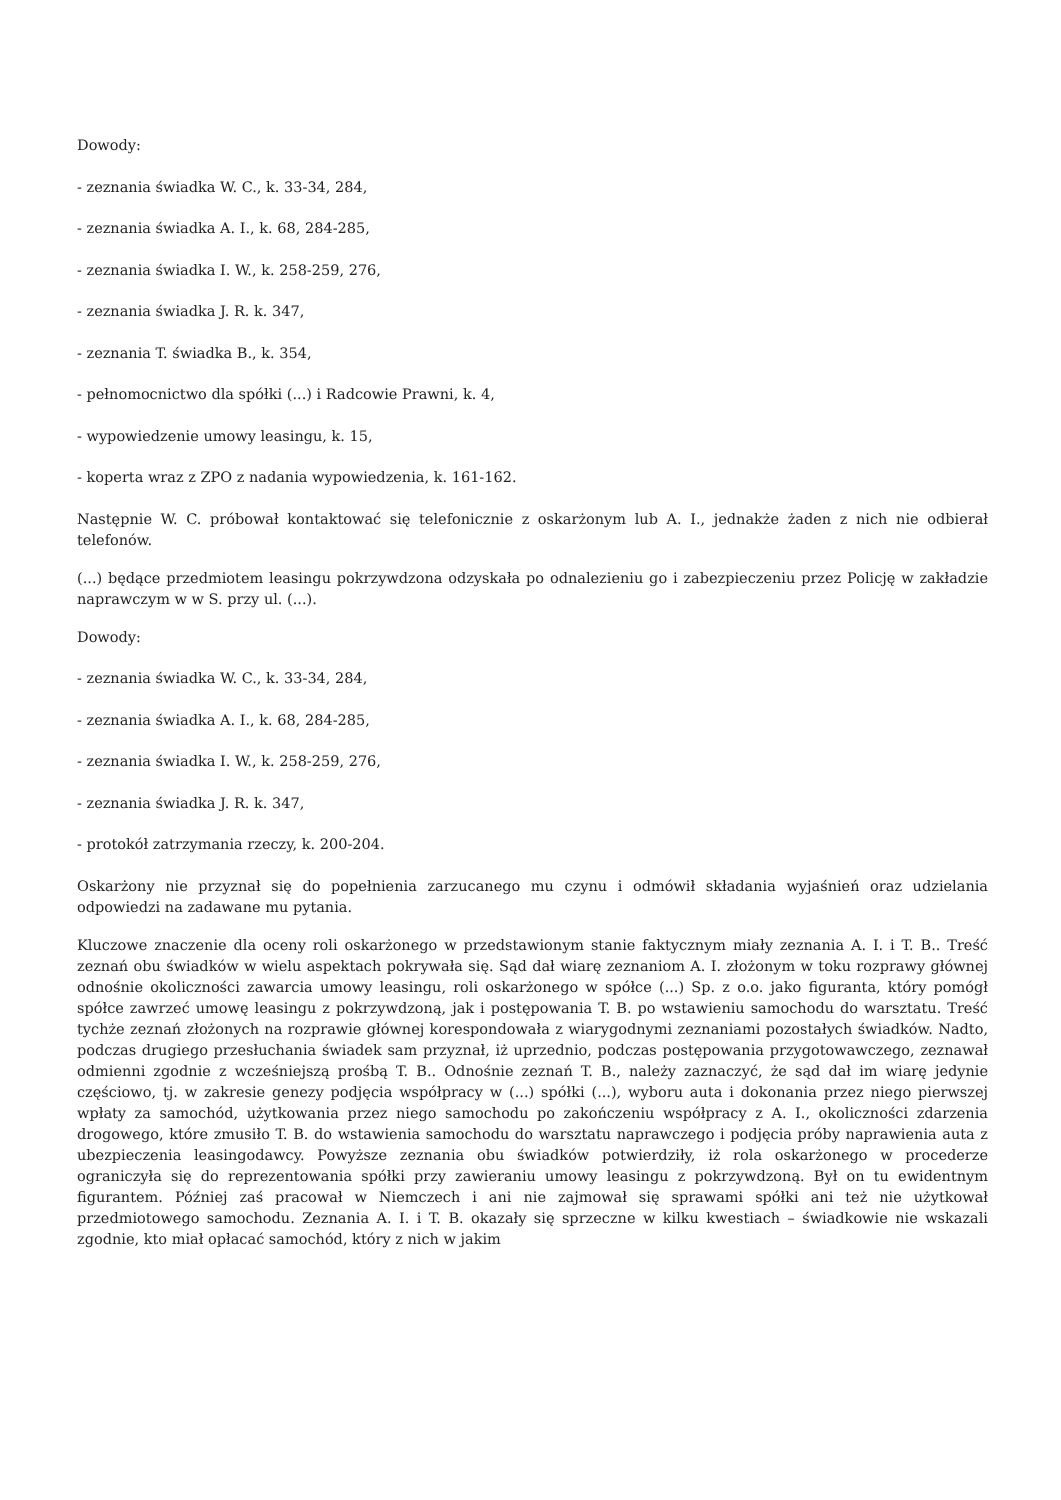Dowody:
- zeznania świadka W. C., k. 33-34, 284,
- zeznania świadka A. I., k. 68, 284-285,
- zeznania świadka I. W., k. 258-259, 276,
- zeznania świadka J. R. k. 347,
- zeznania T. świadka B., k. 354,
- pełnomocnictwo dla spółki (...) i Radcowie Prawni, k. 4,
- wypowiedzenie umowy leasingu, k. 15,
- koperta wraz z ZPO z nadania wypowiedzenia, k. 161-162.
Następnie W. C. próbował kontaktować się telefonicznie z oskarżonym lub A. I., jednakże żaden z nich nie odbierał telefonów.
(...) będące przedmiotem leasingu pokrzywdzona odzyskała po odnalezieniu go i zabezpieczeniu przez Policję w zakładzie naprawczym w w S. przy ul. (...).
Dowody:
- zeznania świadka W. C., k. 33-34, 284,
- zeznania świadka A. I., k. 68, 284-285,
- zeznania świadka I. W., k. 258-259, 276,
- zeznania świadka J. R. k. 347,
- protokół zatrzymania rzeczy, k. 200-204.
Oskarżony nie przyznał się do popełnienia zarzucanego mu czynu i odmówił składania wyjaśnień oraz udzielania odpowiedzi na zadawane mu pytania.
Kluczowe znaczenie dla oceny roli oskarżonego w przedstawionym stanie faktycznym miały zeznania A. I. i T. B.. Treść zeznań obu świadków w wielu aspektach pokrywała się. Sąd dał wiarę zeznaniom A. I. złożonym w toku rozprawy głównej odnośnie okoliczności zawarcia umowy leasingu, roli oskarżonego w spółce (...) Sp. z o.o. jako figuranta, który pomógł spółce zawrzeć umowę leasingu z pokrzywdzoną, jak i postępowania T. B. po wstawieniu samochodu do warsztatu. Treść tychże zeznań złożonych na rozprawie głównej korespondowała z wiarygodnymi zeznaniami pozostałych świadków. Nadto, podczas drugiego przesłuchania świadek sam przyznał, iż uprzednio, podczas postępowania przygotowawczego, zeznawał odmienni zgodnie z wcześniejszą prośbą T. B.. Odnośnie zeznań T. B., należy zaznaczyć, że sąd dał im wiarę jedynie częściowo, tj. w zakresie genezy podjęcia współpracy w (...) spółki (...), wyboru auta i dokonania przez niego pierwszej wpłaty za samochód, użytkowania przez niego samochodu po zakończeniu współpracy z A. I., okoliczności zdarzenia drogowego, które zmusiło T. B. do wstawienia samochodu do warsztatu naprawczego i podjęcia próby naprawienia auta z ubezpieczenia leasingodawcy. Powyższe zeznania obu świadków potwierdziły, iż rola oskarżonego w procederze ograniczyła się do reprezentowania spółki przy zawieraniu umowy leasingu z pokrzywdzoną. Był on tu ewidentnym figurantem. Później zaś pracował w Niemczech i ani nie zajmował się sprawami spółki ani też nie użytkował przedmiotowego samochodu. Zeznania A. I. i T. B. okazały się sprzeczne w kilku kwestiach – świadkowie nie wskazali zgodnie, kto miał opłacać samochód, który z nich w jakim